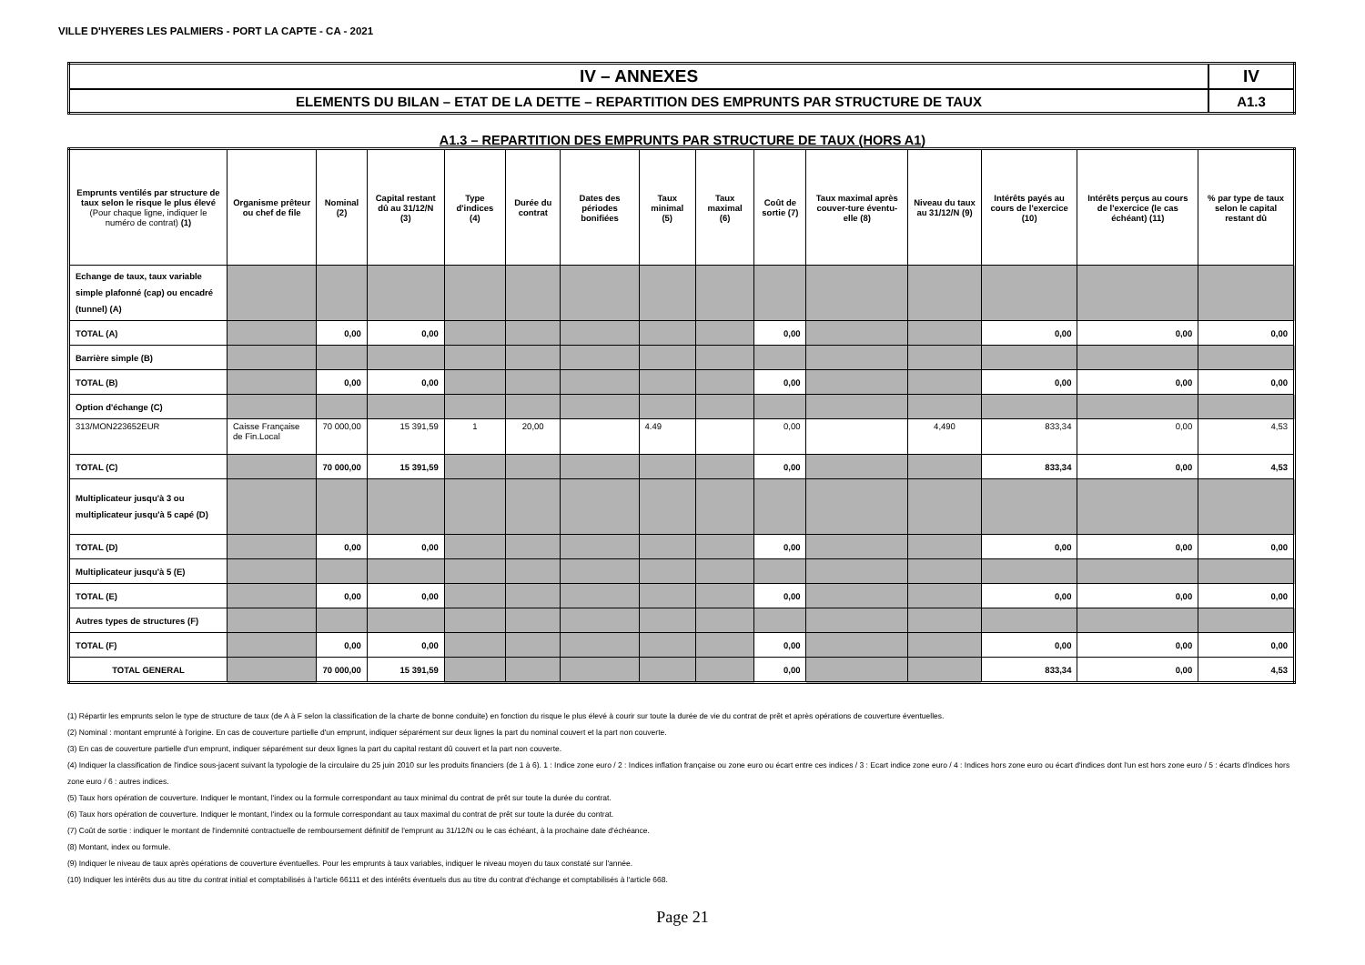VILLE D'HYERES LES PALMIERS - PORT LA CAPTE - CA - 2021
| IV – ANNEXES | IV |
| ELEMENTS DU BILAN – ETAT DE LA DETTE – REPARTITION DES EMPRUNTS PAR STRUCTURE DE TAUX | A1.3 |
A1.3 – REPARTITION DES EMPRUNTS PAR STRUCTURE DE TAUX (HORS A1)
| Emprunts ventilés par structure de taux selon le risque le plus élevé (Pour chaque ligne, indiquer le numéro de contrat) (1) | Organisme prêteur ou chef de file | Nominal (2) | Capital restant dû au 31/12/N (3) | Type d'indices (4) | Durée du contrat | Dates des périodes bonifiées | Taux minimal (5) | Taux maximal (6) | Coût de sortie (7) | Taux maximal après couver-ture éventu-elle (8) | Niveau du taux au 31/12/N (9) | Intérêts payés au cours de l'exercice (10) | Intérêts perçus au cours de l'exercice (le cas échéant) (11) | % par type de taux selon le capital restant dû |
| --- | --- | --- | --- | --- | --- | --- | --- | --- | --- | --- | --- | --- | --- | --- |
| Echange de taux, taux variable simple plafonné (cap) ou encadré (tunnel) (A) | | | | | | | | | | | | | | |
| TOTAL (A) | | 0,00 | 0,00 | | | | | | 0,00 | | | 0,00 | 0,00 | 0,00 |
| Barrière simple (B) | | | | | | | | | | | | | | |
| TOTAL (B) | | 0,00 | 0,00 | | | | | | 0,00 | | | 0,00 | 0,00 | 0,00 |
| Option d'échange (C) | | | | | | | | | | | | | | |
| 313/MON223652EUR | Caisse Française de Fin.Local | 70 000,00 | 15 391,59 | 1 | 20,00 | | 4.49 | | 0,00 | | 4,490 | 833,34 | 0,00 | 4,53 |
| TOTAL (C) | | 70 000,00 | 15 391,59 | | | | | | 0,00 | | | 833,34 | 0,00 | 4,53 |
| Multiplicateur jusqu'à 3 ou multiplicateur jusqu'à 5 capé (D) | | | | | | | | | | | | | | |
| TOTAL (D) | | 0,00 | 0,00 | | | | | | 0,00 | | | 0,00 | 0,00 | 0,00 |
| Multiplicateur jusqu'à 5 (E) | | | | | | | | | | | | | | |
| TOTAL (E) | | 0,00 | 0,00 | | | | | | 0,00 | | | 0,00 | 0,00 | 0,00 |
| Autres types de structures (F) | | | | | | | | | | | | | | |
| TOTAL (F) | | 0,00 | 0,00 | | | | | | 0,00 | | | 0,00 | 0,00 | 0,00 |
| TOTAL GENERAL | | 70 000,00 | 15 391,59 | | | | | | 0,00 | | | 833,34 | 0,00 | 4,53 |
(1) Répartir les emprunts selon le type de structure de taux (de A à F selon la classification de la charte de bonne conduite) en fonction du risque le plus élevé à courir sur toute la durée de vie du contrat de prêt et après opérations de couverture éventuelles.
(2) Nominal : montant emprunté à l'origine. En cas de couverture partielle d'un emprunt, indiquer séparément sur deux lignes la part du nominal couvert et la part non couverte.
(3) En cas de couverture partielle d'un emprunt, indiquer séparément sur deux lignes la part du capital restant dû couvert et la part non couverte.
(4) Indiquer la classification de l'indice sous-jacent suivant la typologie de la circulaire du 25 juin 2010 sur les produits financiers (de 1 à 6). 1 : Indice zone euro / 2 : Indices inflation française ou zone euro ou écart entre ces indices / 3 : Ecart indice zone euro / 4 : Indices hors zone euro ou écart d'indices dont l'un est hors zone euro / 5 : écarts d'indices hors zone euro / 6 : autres indices.
(5) Taux hors opération de couverture. Indiquer le montant, l'index ou la formule correspondant au taux minimal du contrat de prêt sur toute la durée du contrat.
(6) Taux hors opération de couverture. Indiquer le montant, l'index ou la formule correspondant au taux maximal du contrat de prêt sur toute la durée du contrat.
(7) Coût de sortie : indiquer le montant de l'indemnité contractuelle de remboursement définitif de l'emprunt au 31/12/N ou le cas échéant, à la prochaine date d'échéance.
(8) Montant, index ou formule.
(9) Indiquer le niveau de taux après opérations de couverture éventuelles. Pour les emprunts à taux variables, indiquer le niveau moyen du taux constaté sur l'année.
(10) Indiquer les intérêts dus au titre du contrat initial et comptabilisés à l'article 66111 et des intérêts éventuels dus au titre du contrat d'échange et comptabilisés à l'article 668.
Page 21